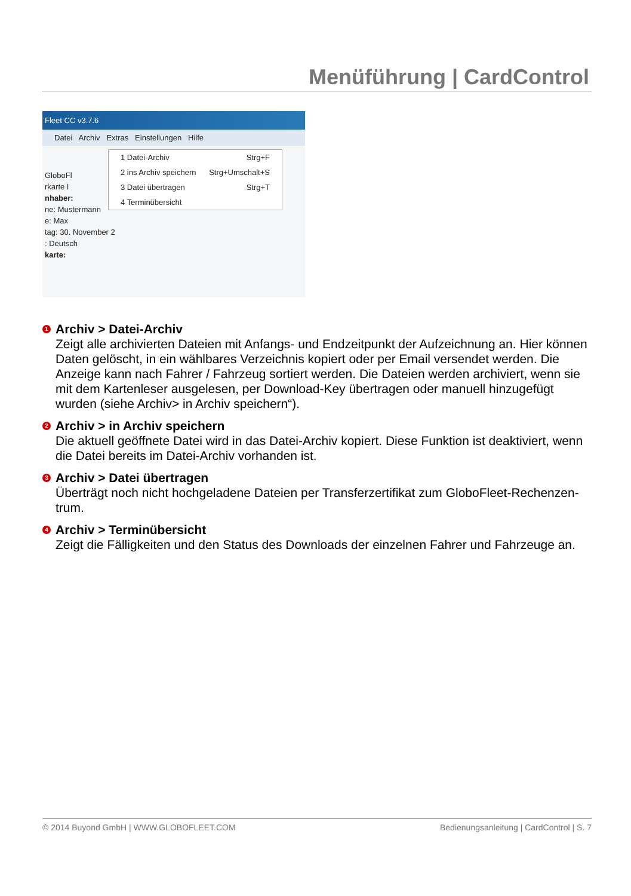Menüführung | CardControl
Fleet CC v3.7.6
Datei Archiv Extras Einstellungen Hilfe
GloboFl
rkarte I
nhaber:
ne: Mustermann
e: Max
tag: 30. November 2
: Deutsch
karte:
1 Datei-Archiv Strg+F
2 ins Archiv speichern Strg+Umschalt+S
3 Datei übertragen Strg+T
4 Terminübersicht
1
Archiv > Datei-Archiv
Zeigt alle archivierten Dateien mit Anfangs- und Endzeitpunkt der Aufzeichnung an. Hier können Daten gelöscht, in ein wählbares Verzeichnis kopiert oder per Email versendet werden. Die Anzeige kann nach Fahrer / Fahrzeug sortiert werden. Die Dateien werden archiviert, wenn sie mit dem Kartenleser ausgelesen, per Download-Key übertragen oder manuell hinzugefügt wurden (siehe Archiv> in Archiv speichern“).
2
Archiv > in Archiv speichern
Die aktuell geöffnete Datei wird in das Datei-Archiv kopiert. Diese Funktion ist deaktiviert, wenn die Datei bereits im Datei-Archiv vorhanden ist.
3
Archiv > Datei übertragen
Überträgt noch nicht hochgeladene Dateien per Transferzertifikat zum GloboFleet-Rechenzen-trum.
4
Archiv > Terminübersicht
Zeigt die Fälligkeiten und den Status des Downloads der einzelnen Fahrer und Fahrzeuge an.
© 2014 Buyond GmbH | WWW.GLOBOFLEET.COM Bedienungsanleitung | CardControl | S. 7